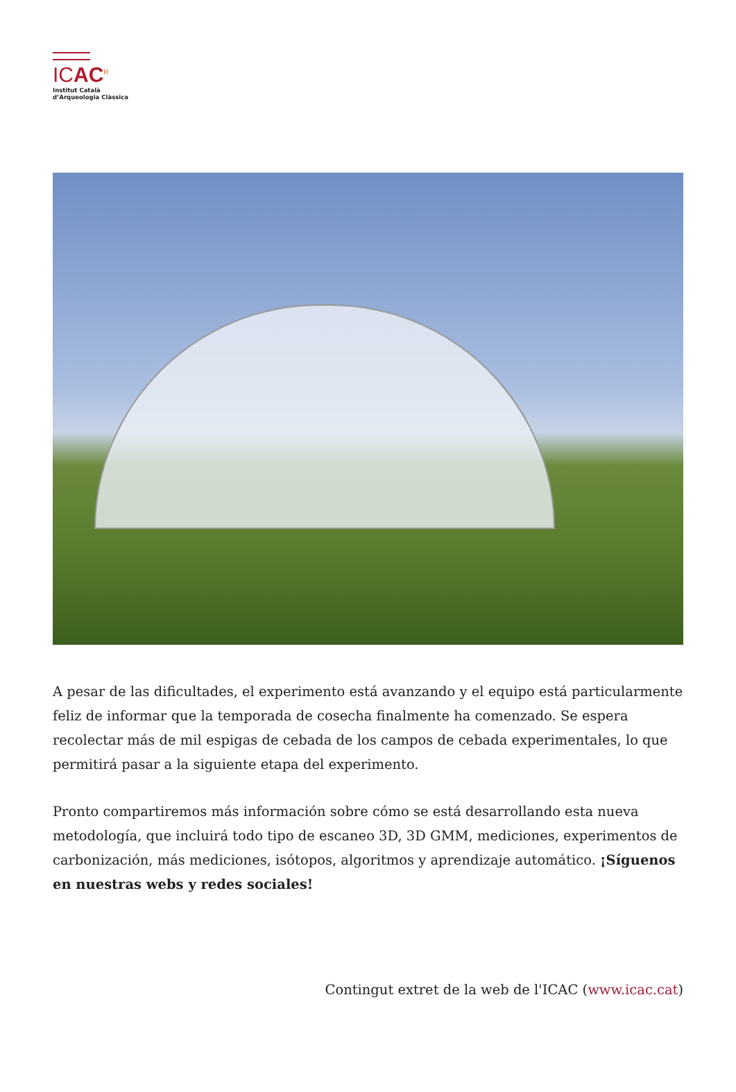ICAC<sup>R</sup>
Institut Català
d’Arqueologia Clàssica
A pesar de las dificultades, el experimento está avanzando y el equipo está particularmente feliz de informar que la temporada de cosecha finalmente ha comenzado. Se espera recolectar más de mil espigas de cebada de los campos de cebada experimentales, lo que permitirá pasar a la siguiente etapa del experimento.
Pronto compartiremos más información sobre cómo se está desarrollando esta nueva metodología, que incluirá todo tipo de escaneo 3D, 3D GMM, mediciones, experimentos de carbonización, más mediciones, isótopos, algoritmos y aprendizaje automático. ¡Síguenos en nuestras webs y redes sociales!
Contingut extret de la web de l'ICAC (www.icac.cat)